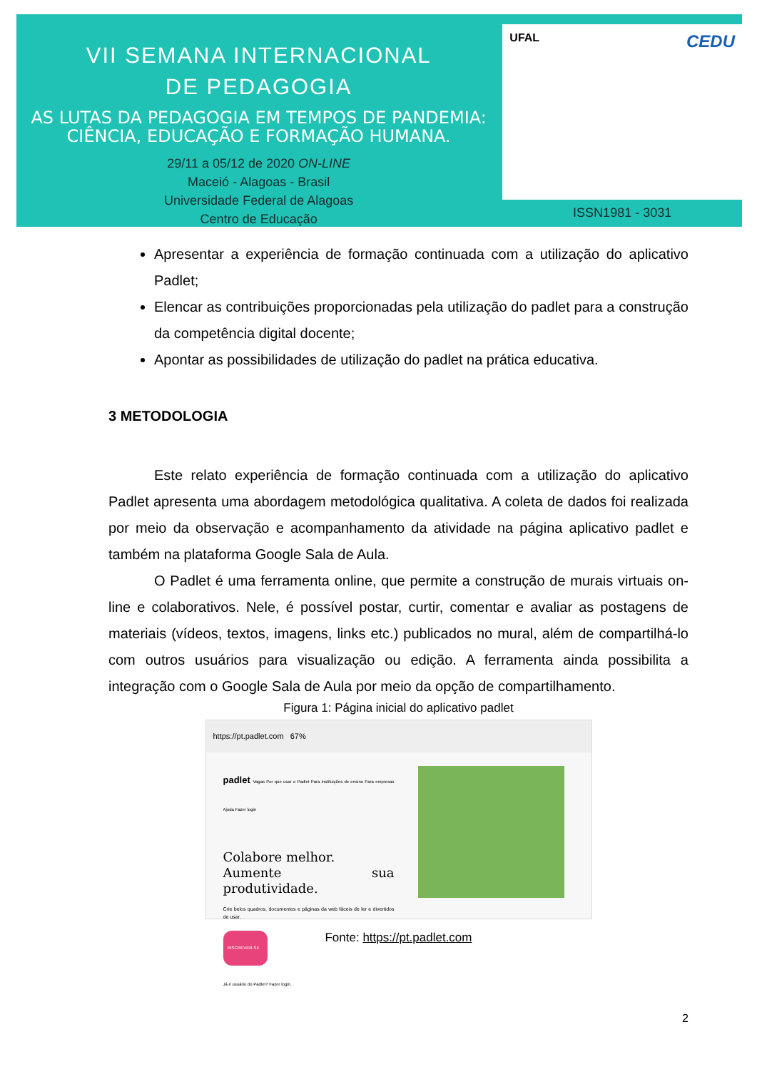VII SEMANA INTERNACIONAL
DE PEDAGOGIA
AS LUTAS DA PEDAGOGIA EM TEMPOS DE PANDEMIA:
CIÊNCIA, EDUCAÇÃO E FORMAÇÃO HUMANA.
29/11 a 05/12 de 2020 ON-LINE
Maceió - Alagoas - Brasil
Universidade Federal de Alagoas
Centro de Educação
UFAL CEDU
ISSN1981 - 3031
Apresentar a experiência de formação continuada com a utilização do aplicativo Padlet;
Elencar as contribuições proporcionadas pela utilização do padlet para a construção da competência digital docente;
Apontar as possibilidades de utilização do padlet na prática educativa.
3 METODOLOGIA
Este relato experiência de formação continuada com a utilização do aplicativo Padlet apresenta uma abordagem metodológica qualitativa. A coleta de dados foi realizada por meio da observação e acompanhamento da atividade na página aplicativo padlet e também na plataforma Google Sala de Aula.
O Padlet é uma ferramenta online, que permite a construção de murais virtuais on-line e colaborativos. Nele, é possível postar, curtir, comentar e avaliar as postagens de materiais (vídeos, textos, imagens, links etc.) publicados no mural, além de compartilhá-lo com outros usuários para visualização ou edição. A ferramenta ainda possibilita a integração com o Google Sala de Aula por meio da opção de compartilhamento.
Figura 1: Página inicial do aplicativo padlet
https://pt.padlet.com 67%
padlet Vagas Por que usar o Padlet Para instituições de ensino Para empresas Ajuda Fazer login
Colabore melhor.
Aumente sua produtividade.
Crie belos quadros, documentos e páginas da web fáceis de ler e divertidos de usar.
INSCREVER-SE
Já é usuário do Padlet? Fazer login.
Fonte: https://pt.padlet.com
2